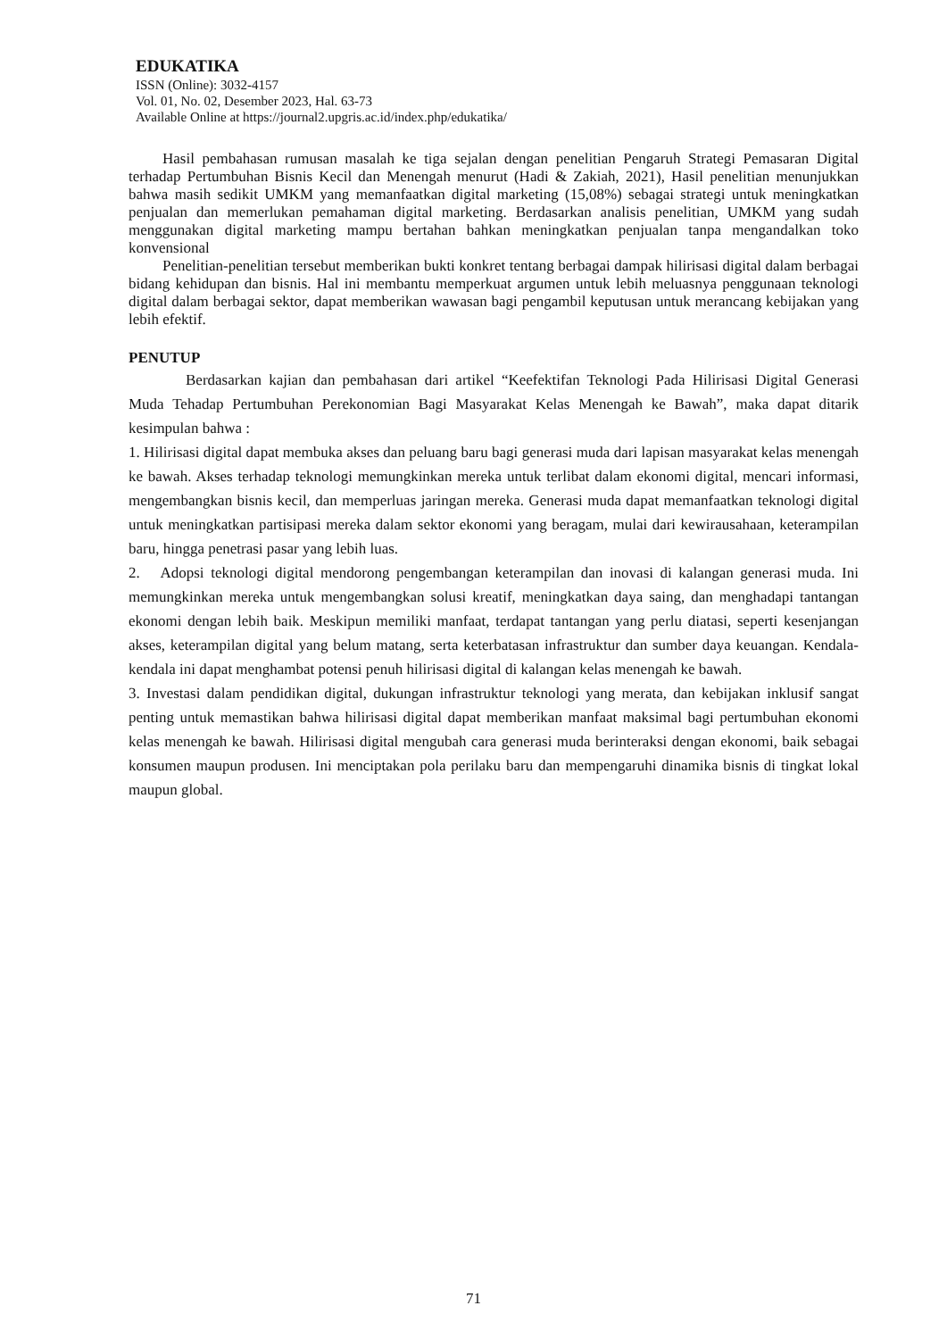EDUKATIKA
ISSN (Online): 3032-4157
Vol. 01, No. 02, Desember 2023, Hal. 63-73
Available Online at https://journal2.upgris.ac.id/index.php/edukatika/
Hasil pembahasan rumusan masalah ke tiga sejalan dengan penelitian Pengaruh Strategi Pemasaran Digital terhadap Pertumbuhan Bisnis Kecil dan Menengah menurut (Hadi & Zakiah, 2021), Hasil penelitian menunjukkan bahwa masih sedikit UMKM yang memanfaatkan digital marketing (15,08%) sebagai strategi untuk meningkatkan penjualan dan memerlukan pemahaman digital marketing. Berdasarkan analisis penelitian, UMKM yang sudah menggunakan digital marketing mampu bertahan bahkan meningkatkan penjualan tanpa mengandalkan toko konvensional
Penelitian-penelitian tersebut memberikan bukti konkret tentang berbagai dampak hilirisasi digital dalam berbagai bidang kehidupan dan bisnis. Hal ini membantu memperkuat argumen untuk lebih meluasnya penggunaan teknologi digital dalam berbagai sektor, dapat memberikan wawasan bagi pengambil keputusan untuk merancang kebijakan yang lebih efektif.
PENUTUP
Berdasarkan kajian dan pembahasan dari artikel “Keefektifan Teknologi Pada Hilirisasi Digital Generasi Muda Tehadap Pertumbuhan Perekonomian Bagi Masyarakat Kelas Menengah ke Bawah”, maka dapat ditarik kesimpulan bahwa :
1. Hilirisasi digital dapat membuka akses dan peluang baru bagi generasi muda dari lapisan masyarakat kelas menengah ke bawah. Akses terhadap teknologi memungkinkan mereka untuk terlibat dalam ekonomi digital, mencari informasi, mengembangkan bisnis kecil, dan memperluas jaringan mereka. Generasi muda dapat memanfaatkan teknologi digital untuk meningkatkan partisipasi mereka dalam sektor ekonomi yang beragam, mulai dari kewirausahaan, keterampilan baru, hingga penetrasi pasar yang lebih luas.
2. Adopsi teknologi digital mendorong pengembangan keterampilan dan inovasi di kalangan generasi muda. Ini memungkinkan mereka untuk mengembangkan solusi kreatif, meningkatkan daya saing, dan menghadapi tantangan ekonomi dengan lebih baik. Meskipun memiliki manfaat, terdapat tantangan yang perlu diatasi, seperti kesenjangan akses, keterampilan digital yang belum matang, serta keterbatasan infrastruktur dan sumber daya keuangan. Kendala-kendala ini dapat menghambat potensi penuh hilirisasi digital di kalangan kelas menengah ke bawah.
3. Investasi dalam pendidikan digital, dukungan infrastruktur teknologi yang merata, dan kebijakan inklusif sangat penting untuk memastikan bahwa hilirisasi digital dapat memberikan manfaat maksimal bagi pertumbuhan ekonomi kelas menengah ke bawah. Hilirisasi digital mengubah cara generasi muda berinteraksi dengan ekonomi, baik sebagai konsumen maupun produsen. Ini menciptakan pola perilaku baru dan mempengaruhi dinamika bisnis di tingkat lokal maupun global.
71